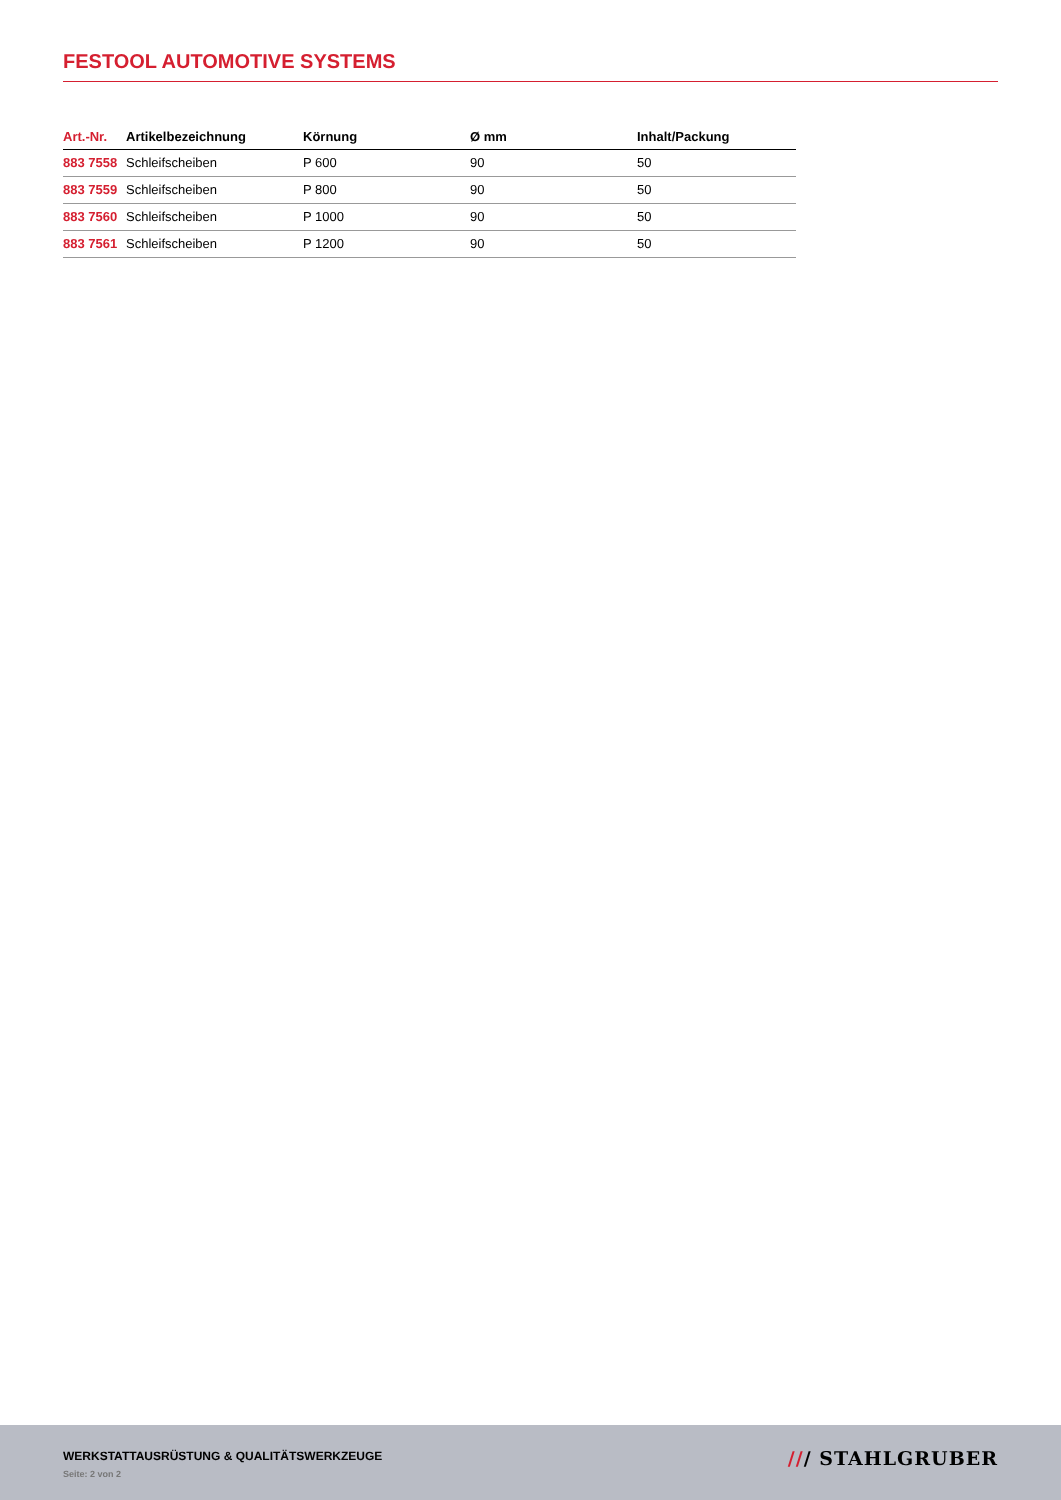FESTOOL AUTOMOTIVE SYSTEMS
| Art.-Nr. | Artikelbezeichnung | Körnung | Ø mm | Inhalt/Packung |
| --- | --- | --- | --- | --- |
| 883 7558 | Schleifscheiben | P 600 | 90 | 50 |
| 883 7559 | Schleifscheiben | P 800 | 90 | 50 |
| 883 7560 | Schleifscheiben | P 1000 | 90 | 50 |
| 883 7561 | Schleifscheiben | P 1200 | 90 | 50 |
WERKSTATTAUSRÜSTUNG & QUALITÄTSWERKZEUGE
Seite: 2 von 2
/// STAHLGRUBER